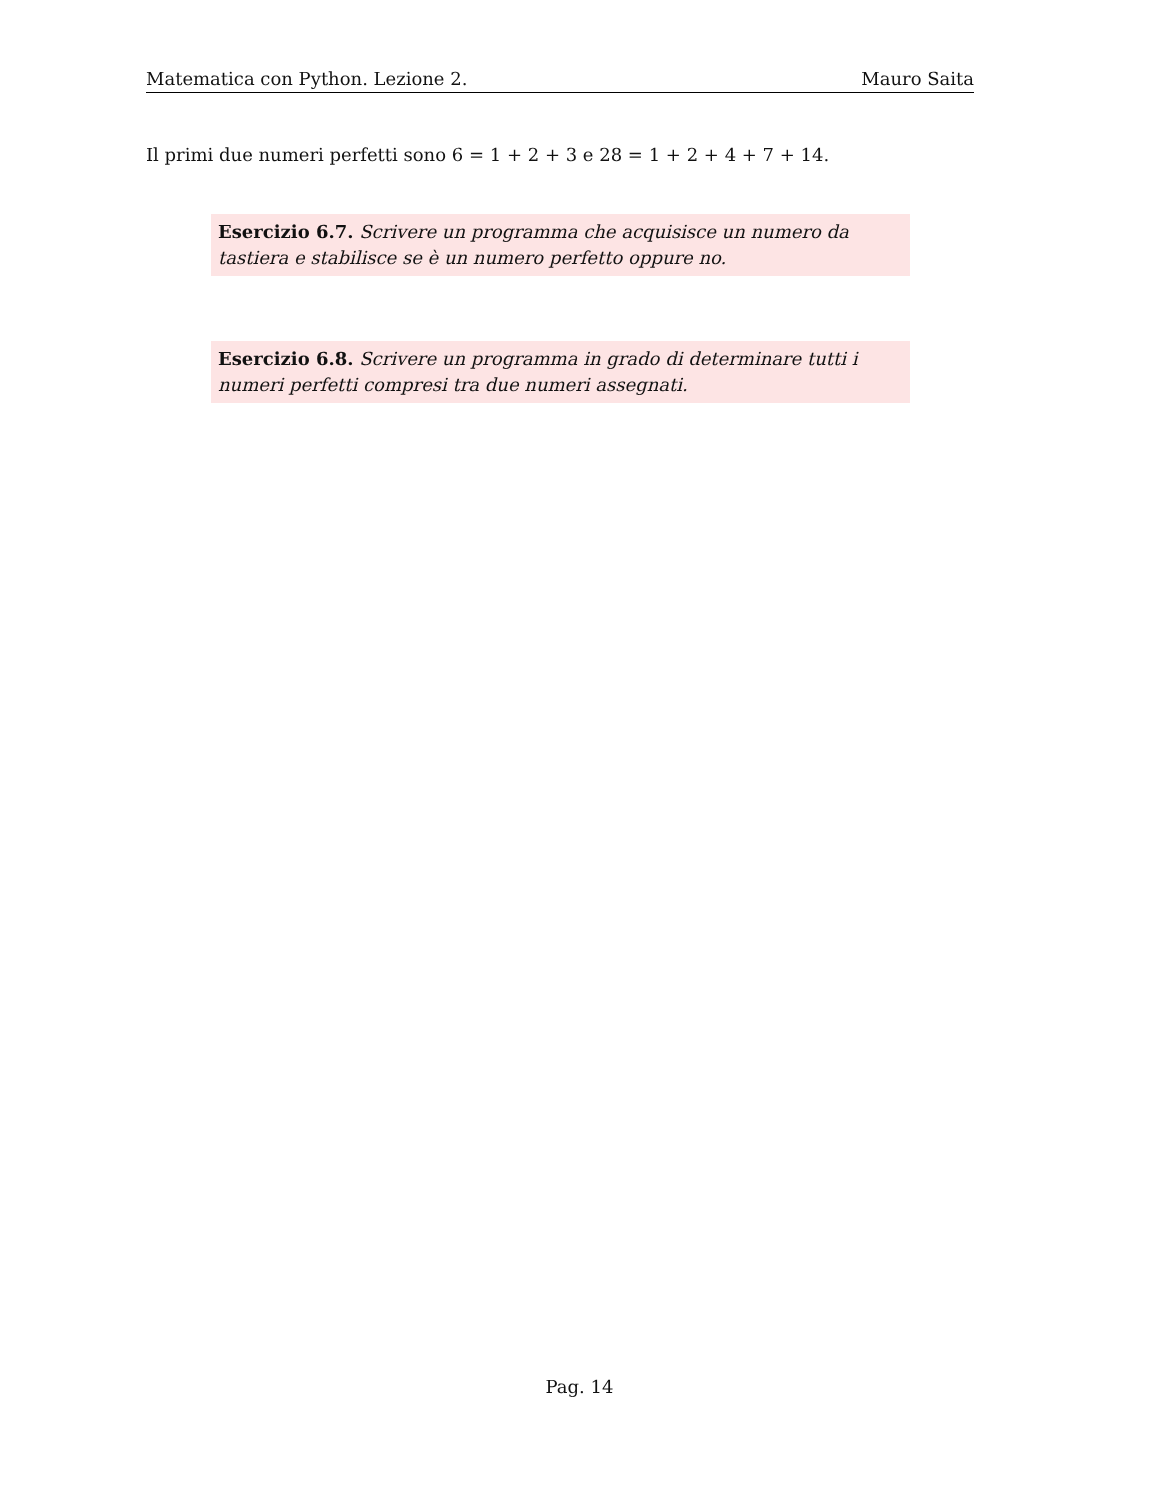Matematica con Python. Lezione 2. Mauro Saita
Il primi due numeri perfetti sono 6 = 1 + 2 + 3 e 28 = 1 + 2 + 4 + 7 + 14.
Esercizio 6.7. Scrivere un programma che acquisisce un numero da tastiera e stabilisce se è un numero perfetto oppure no.
Esercizio 6.8. Scrivere un programma in grado di determinare tutti i numeri perfetti compresi tra due numeri assegnati.
Pag. 14